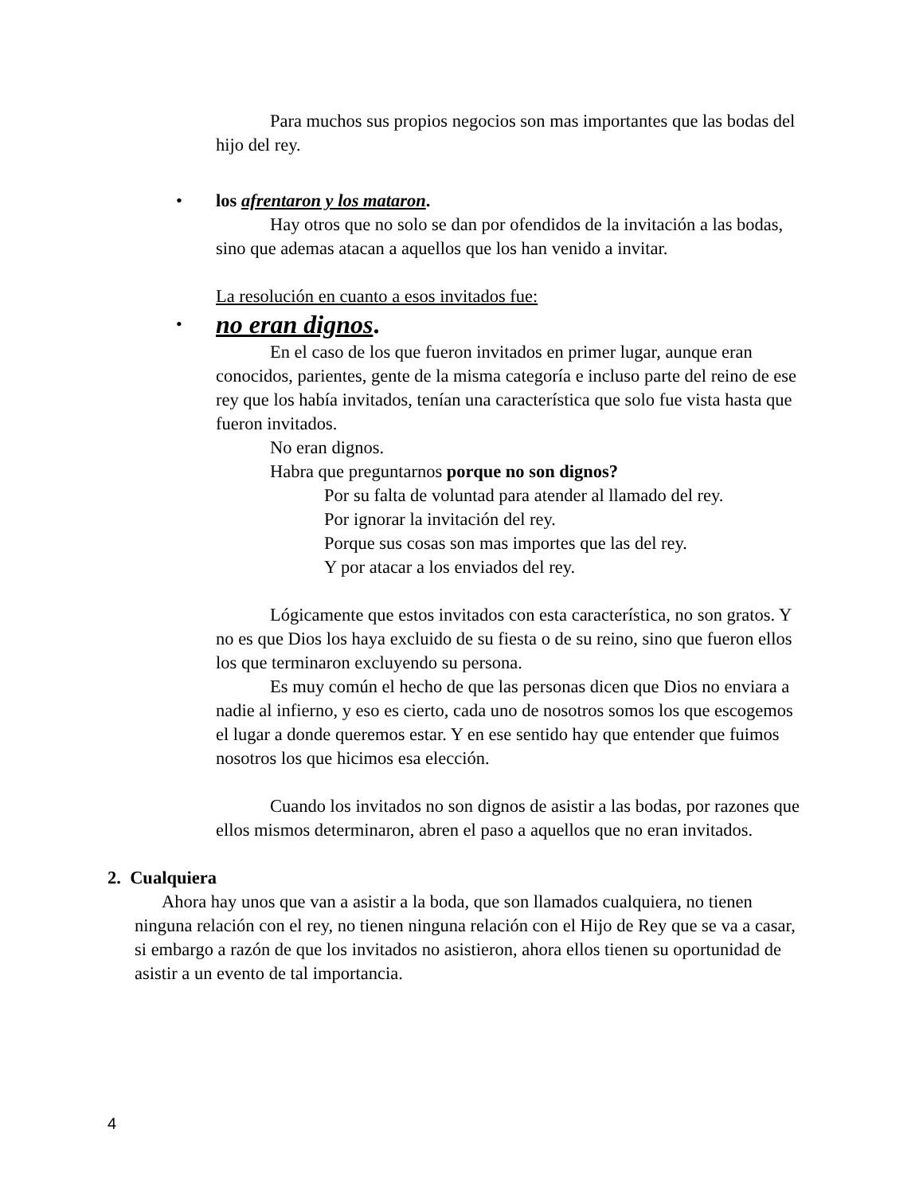Para muchos sus propios negocios son mas importantes que las bodas del hijo del rey.
• los afrentaron y los mataron.
Hay otros que no solo se dan por ofendidos de la invitación a las bodas, sino que ademas atacan a aquellos que los han venido a invitar.
La resolución en cuanto a esos invitados fue:
• no eran dignos.
En el caso de los que fueron invitados en primer lugar, aunque eran conocidos, parientes, gente de la misma categoría e incluso parte del reino de ese rey que los había invitados, tenían una característica que solo fue vista hasta que fueron invitados.
No eran dignos.
Habra que preguntarnos porque no son dignos?
Por su falta de voluntad para atender al llamado del rey.
Por ignorar la invitación del rey.
Porque sus cosas son mas importes que las del rey.
Y por atacar a los enviados del rey.
Lógicamente que estos invitados con esta característica, no son gratos. Y no es que Dios los haya excluido de su fiesta o de su reino, sino que fueron ellos los que terminaron excluyendo su persona.
Es muy común el hecho de que las personas dicen que Dios no enviara a nadie al infierno, y eso es cierto, cada uno de nosotros somos los que escogemos el lugar a donde queremos estar. Y en ese sentido hay que entender que fuimos nosotros los que hicimos esa elección.
Cuando los invitados no son dignos de asistir a las bodas, por razones que ellos mismos determinaron, abren el paso a aquellos que no eran invitados.
2. Cualquiera
Ahora hay unos que van a asistir a la boda, que son llamados cualquiera, no tienen ninguna relación con el rey, no tienen ninguna relación con el Hijo de Rey que se va a casar, si embargo a razón de que los invitados no asistieron, ahora ellos tienen su oportunidad de asistir a un evento de tal importancia.
4